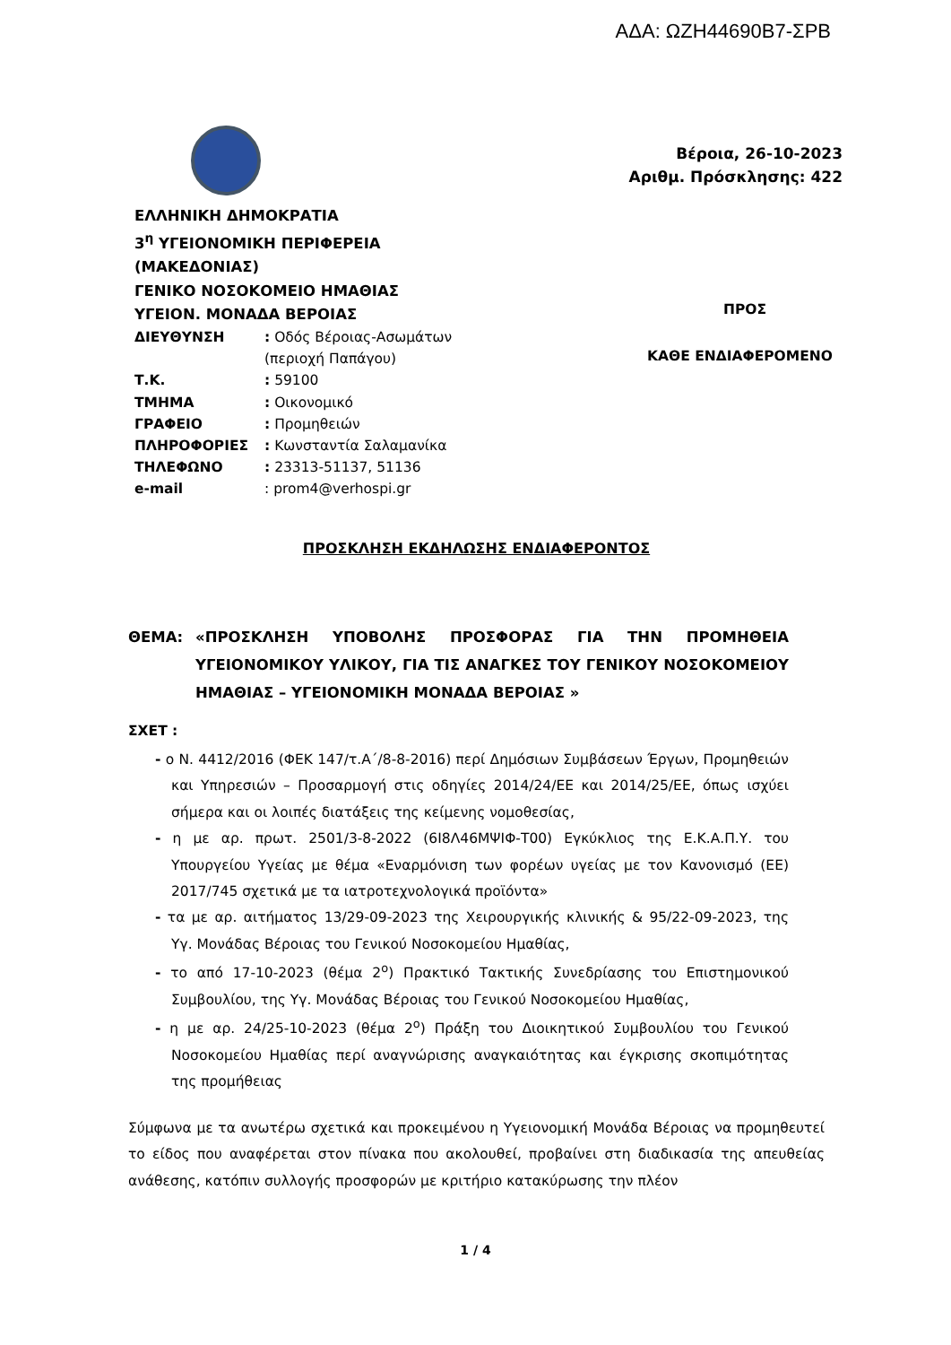ΑΔΑ: ΩΖΗ44690Β7-ΣΡΒ
Βέροια, 26-10-2023
Αριθμ. Πρόσκλησης: 422
ΕΛΛΗΝΙΚΗ ΔΗΜΟΚΡΑΤΙΑ
3<sup>η</sup> ΥΓΕΙΟΝΟΜΙΚΗ ΠΕΡΙΦΕΡΕΙΑ
(ΜΑΚΕΔΟΝΙΑΣ)
ΓΕΝΙΚΟ ΝΟΣΟΚΟΜΕΙΟ ΗΜΑΘΙΑΣ
ΥΓΕΙΟΝ. ΜΟΝΑΔΑ ΒΕΡΟΙΑΣ
| ΔΙΕΥΘΥΝΣΗ | : Οδός Βέροιας-Ασωμάτων (περιοχή Παπάγου) |
| Τ.Κ. | : 59100 |
| ΤΜΗΜΑ | : Οικονομικό |
| ΓΡΑΦΕΙΟ | : Προμηθειών |
| ΠΛΗΡΟΦΟΡΙΕΣ | : Κωνσταντία Σαλαμανίκα |
| ΤΗΛΕΦΩΝΟ | : 23313-51137, 51136 |
| e-mail | : prom4@verhospi.gr |
ΠΡΟΣ
ΚΑΘΕ ΕΝΔΙΑΦΕΡΟΜΕΝΟ
ΠΡΟΣΚΛΗΣΗ ΕΚΔΗΛΩΣΗΣ ΕΝΔΙΑΦΕΡΟΝΤΟΣ
ΘΕΜΑ: «ΠΡΟΣΚΛΗΣΗ ΥΠΟΒΟΛΗΣ ΠΡΟΣΦΟΡΑΣ ΓΙΑ ΤΗΝ ΠΡΟΜΗΘΕΙΑ ΥΓΕΙΟΝΟΜΙΚΟΥ ΥΛΙΚΟΥ, ΓΙΑ ΤΙΣ ΑΝΑΓΚΕΣ ΤΟΥ ΓΕΝΙΚΟΥ ΝΟΣΟΚΟΜΕΙΟΥ ΗΜΑΘΙΑΣ – ΥΓΕΙΟΝΟΜΙΚΗ ΜΟΝΑΔΑ ΒΕΡΟΙΑΣ »
ΣΧΕΤ :
- ο Ν. 4412/2016 (ΦΕΚ 147/τ.Α΄/8-8-2016) περί Δημόσιων Συμβάσεων Έργων, Προμηθειών και Υπηρεσιών – Προσαρμογή στις οδηγίες 2014/24/ΕΕ και 2014/25/ΕΕ, όπως ισχύει σήμερα και οι λοιπές διατάξεις της κείμενης νομοθεσίας,
- η με αρ. πρωτ. 2501/3-8-2022 (6Ι8Λ46ΜΨΙΦ-Τ00) Εγκύκλιος της Ε.Κ.Α.Π.Υ. του Υπουργείου Υγείας με θέμα «Εναρμόνιση των φορέων υγείας με τον Κανονισμό (ΕΕ) 2017/745 σχετικά με τα ιατροτεχνολογικά προϊόντα»
- τα με αρ. αιτήματος 13/29-09-2023 της Χειρουργικής κλινικής & 95/22-09-2023, της Υγ. Μονάδας Βέροιας του Γενικού Νοσοκομείου Ημαθίας,
- το από 17-10-2023 (θέμα 2<sup>ο</sup>) Πρακτικό Τακτικής Συνεδρίασης του Επιστημονικού Συμβουλίου, της Υγ. Μονάδας Βέροιας του Γενικού Νοσοκομείου Ημαθίας,
- η με αρ. 24/25-10-2023 (θέμα 2<sup>ο</sup>) Πράξη του Διοικητικού Συμβουλίου του Γενικού Νοσοκομείου Ημαθίας περί αναγνώρισης αναγκαιότητας και έγκρισης σκοπιμότητας της προμήθειας
Σύμφωνα με τα ανωτέρω σχετικά και προκειμένου η Υγειονομική Μονάδα Βέροιας να προμηθευτεί το είδος που αναφέρεται στον πίνακα που ακολουθεί, προβαίνει στη διαδικασία της απευθείας ανάθεσης, κατόπιν συλλογής προσφορών με κριτήριο κατακύρωσης την πλέον
1 / 4